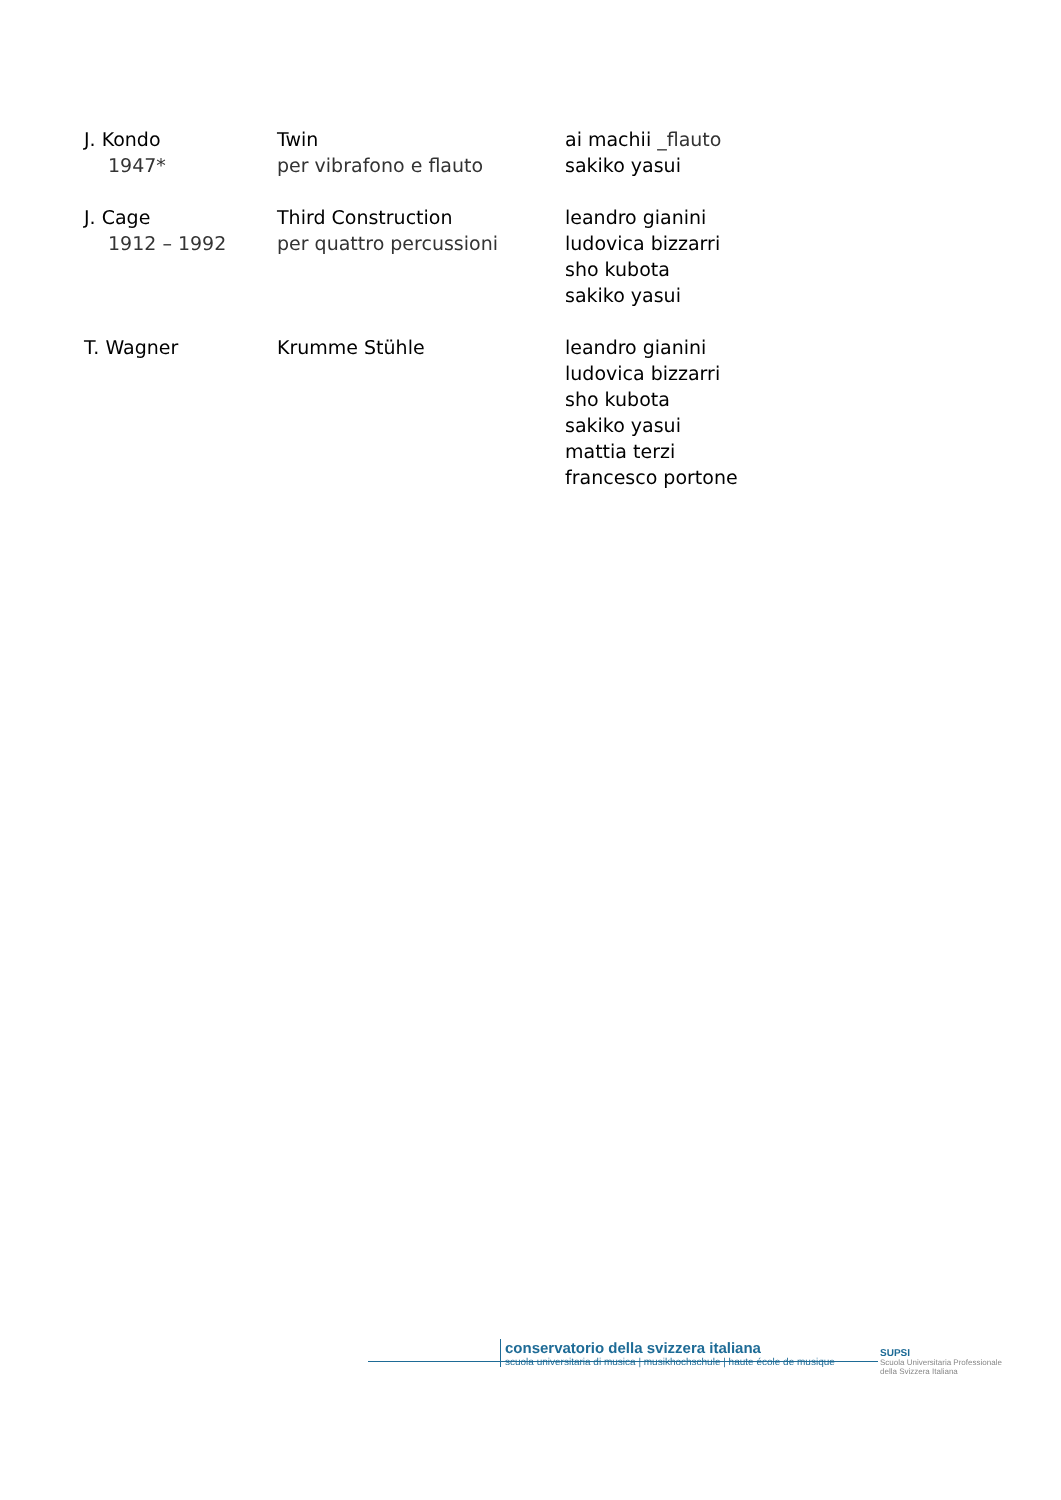| J. Kondo 1947* | Twin per vibrafono e flauto | ai machii _flauto sakiko yasui |
| J. Cage 1912 – 1992 | Third Construction per quattro percussioni | leandro gianini ludovica bizzarri sho kubota sakiko yasui |
| T. Wagner | Krumme Stühle | leandro gianini ludovica bizzarri sho kubota sakiko yasui mattia terzi francesco portone |
conservatorio della svizzera italiana
scuola universitaria di musica | musikhochschule | haute école de musique
SUPSI
Scuola Universitaria Professionale
della Svizzera Italiana